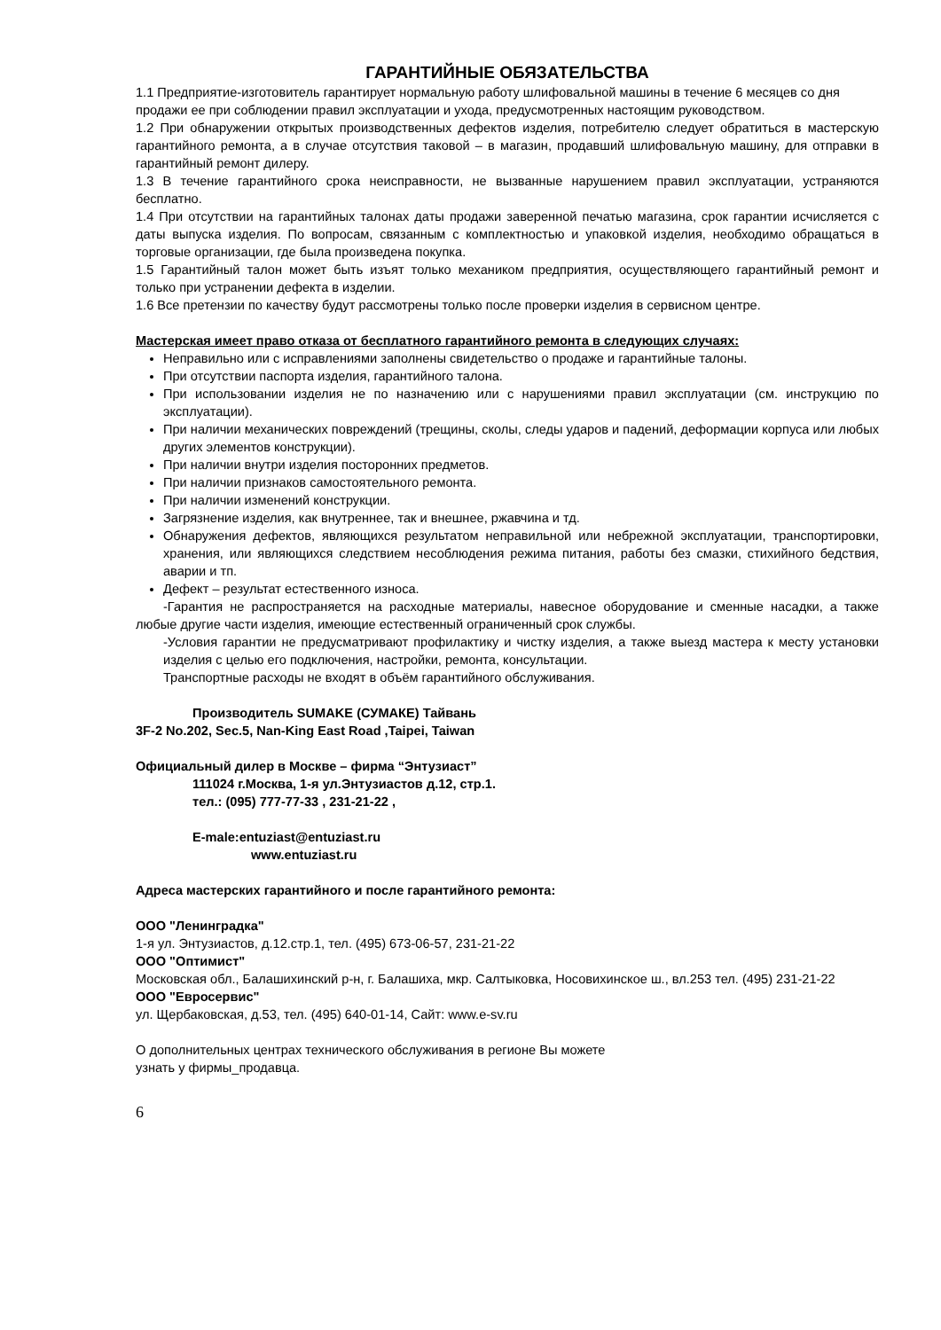ГАРАНТИЙНЫЕ ОБЯЗАТЕЛЬСТВА
1.1 Предприятие-изготовитель гарантирует нормальную работу шлифовальной машины в течение 6 месяцев со дня продажи ее при соблюдении правил эксплуатации и ухода, предусмотренных настоящим руководством.
1.2 При обнаружении открытых производственных дефектов изделия, потребителю следует обратиться в мастерскую гарантийного ремонта, а в случае отсутствия таковой – в магазин, продавший шлифовальную машину, для отправки в гарантийный ремонт дилеру.
1.3 В течение гарантийного срока неисправности, не вызванные нарушением правил эксплуатации, устраняются бесплатно.
1.4 При отсутствии на гарантийных талонах даты продажи заверенной печатью магазина, срок гарантии исчисляется с даты выпуска изделия. По вопросам, связанным с комплектностью и упаковкой изделия, необходимо обращаться в торговые организации, где была произведена покупка.
1.5 Гарантийный талон может быть изъят только механиком предприятия, осуществляющего гарантийный ремонт и только при устранении дефекта в изделии.
1.6 Все претензии по качеству будут рассмотрены только после проверки изделия в сервисном центре.
Мастерская имеет право отказа от бесплатного гарантийного ремонта в следующих случаях:
Неправильно или с исправлениями заполнены свидетельство о продаже и гарантийные талоны.
При отсутствии паспорта изделия, гарантийного талона.
При использовании изделия не по назначению или с нарушениями правил эксплуатации (см. инструкцию по эксплуатации).
При наличии механических повреждений (трещины, сколы, следы ударов и падений, деформации корпуса или любых других элементов конструкции).
При наличии внутри изделия посторонних предметов.
При наличии признаков самостоятельного ремонта.
При наличии изменений конструкции.
Загрязнение изделия, как внутреннее, так и внешнее, ржавчина и тд.
Обнаружения дефектов, являющихся результатом неправильной или небрежной эксплуатации, транспортировки, хранения, или являющихся следствием несоблюдения режима питания, работы без смазки, стихийного бедствия, аварии и тп.
Дефект – результат естественного износа.
-Гарантия не распространяется на расходные материалы, навесное оборудование и сменные насадки, а также любые другие части изделия, имеющие естественный ограниченный срок службы.
-Условия гарантии не предусматривают профилактику и чистку изделия, а также выезд мастера к месту установки изделия с целью его подключения, настройки, ремонта, консультации.
Транспортные расходы не входят в объём гарантийного обслуживания.
Производитель SUMAKE (СУМАКЕ) Тайвань
3F-2 No.202, Sec.5, Nan-King East Road ,Taipei, Taiwan
Официальный дилер в Москве – фирма “Энтузиаст”
111024 г.Москва, 1-я ул.Энтузиастов д.12, стр.1.
тел.: (095) 777-77-33 , 231-21-22 ,
E-male:entuziast@entuziast.ru
www.entuziast.ru
Адреса мастерских гарантийного и после гарантийного ремонта:
ООО "Ленинградка"
1-я ул. Энтузиастов, д.12.стр.1, тел. (495) 673-06-57, 231-21-22
ООО "Оптимист"
Московская обл., Балашихинский р-н, г. Балашиха, мкр. Салтыковка, Носовихинское ш., вл.253 тел. (495) 231-21-22
ООО "Евросервис"
ул. Щербаковская, д.53, тел. (495) 640-01-14, Сайт: www.e-sv.ru
О дополнительных центрах технического обслуживания в регионе Вы можете
узнать у фирмы_продавца.
6